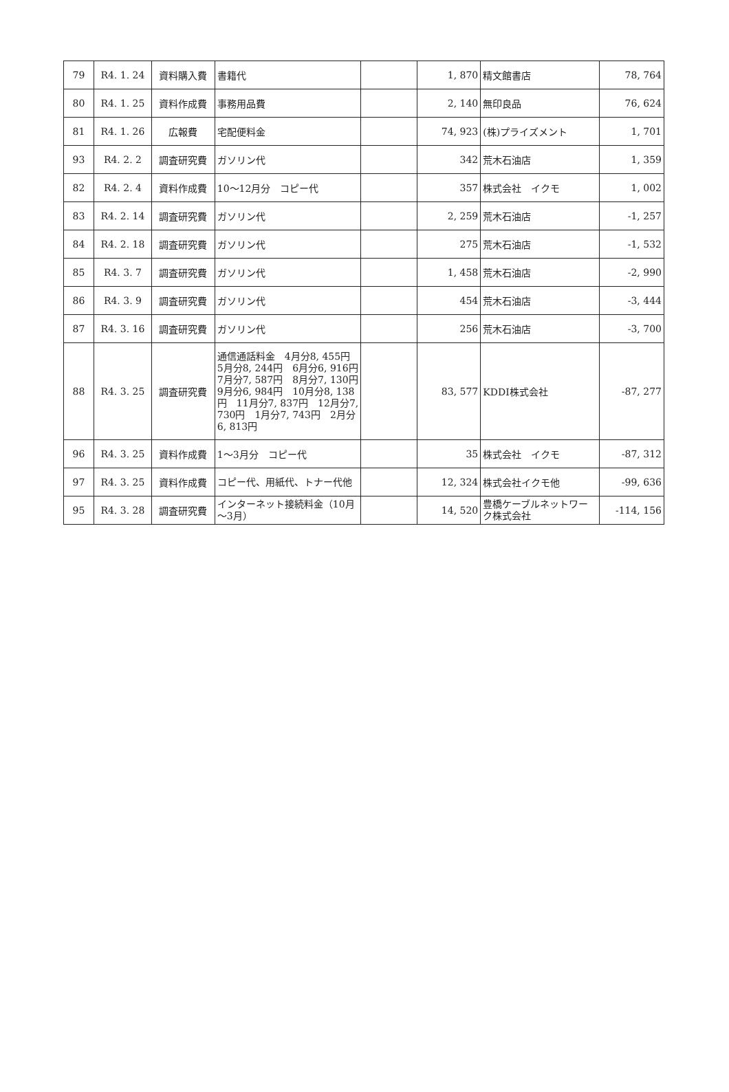| 79 | R4. 1. 24 | 資料購入費 | 書籍代 | | 1, 870 | 精文館書店 | 78, 764 |
| 80 | R4. 1. 25 | 資料作成費 | 事務用品費 | | 2, 140 | 無印良品 | 76, 624 |
| 81 | R4. 1. 26 | 広報費 | 宅配便料金 | | 74, 923 | (株)プライズメント | 1, 701 |
| 93 | R4. 2. 2 | 調査研究費 | ガソリン代 | | 342 | 荒木石油店 | 1, 359 |
| 82 | R4. 2. 4 | 資料作成費 | 10～12月分 コピー代 | | 357 | 株式会社 イクモ | 1, 002 |
| 83 | R4. 2. 14 | 調査研究費 | ガソリン代 | | 2, 259 | 荒木石油店 | -1, 257 |
| 84 | R4. 2. 18 | 調査研究費 | ガソリン代 | | 275 | 荒木石油店 | -1, 532 |
| 85 | R4. 3. 7 | 調査研究費 | ガソリン代 | | 1, 458 | 荒木石油店 | -2, 990 |
| 86 | R4. 3. 9 | 調査研究費 | ガソリン代 | | 454 | 荒木石油店 | -3, 444 |
| 87 | R4. 3. 16 | 調査研究費 | ガソリン代 | | 256 | 荒木石油店 | -3, 700 |
| 88 | R4. 3. 25 | 調査研究費 | 通信通話料金 4月分8, 455円 5月分8, 244円 6月分6, 916円 7月分7, 587円 8月分7, 130円 9月分6, 984円 10月分8, 138円 11月分7, 837円 12月分7, 730円 1月分7, 743円 2月分6, 813円 | | 83, 577 | KDDI株式会社 | -87, 277 |
| 96 | R4. 3. 25 | 資料作成費 | 1～3月分 コピー代 | | 35 | 株式会社 イクモ | -87, 312 |
| 97 | R4. 3. 25 | 資料作成費 | コピー代、用紙代、トナー代他 | | 12, 324 | 株式会社イクモ他 | -99, 636 |
| 95 | R4. 3. 28 | 調査研究費 | インターネット接続料金（10月～3月） | | 14, 520 | 豊橋ケーブルネットワーク株式会社 | -114, 156 |